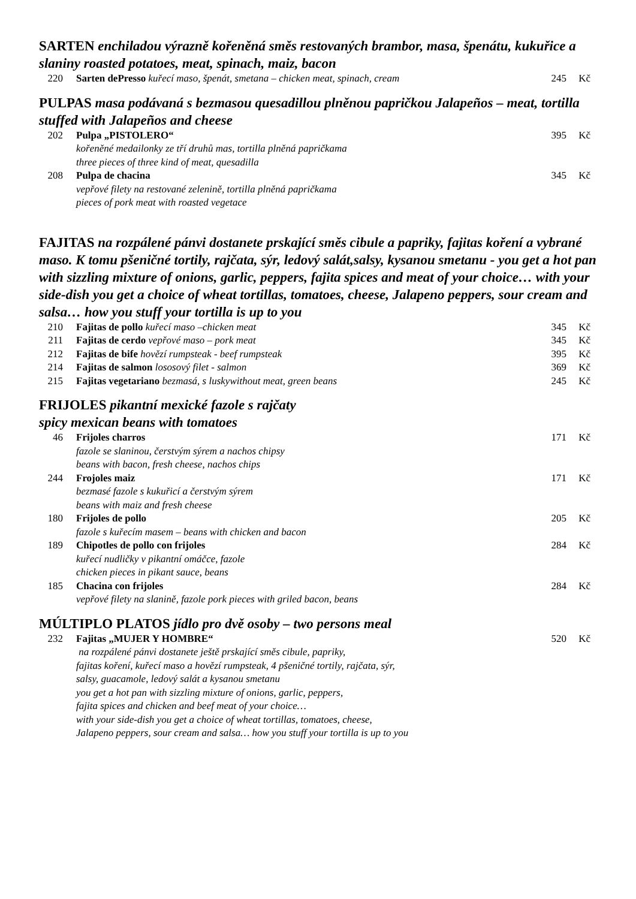SARTEN enchiladou výrazně kořeněná směs restovaných brambor, masa, špenátu, kukuřice a slaniny roasted potatoes, meat, spinach, maiz, bacon
| 220 | Sarten dePresso kuřecí maso, špenát, smetana – chicken meat, spinach, cream | 245 | Kč |
PULPAS masa podávaná s bezmasou quesadillou plněnou papričkou Jalapeños – meat, tortilla stuffed with Jalapeños and cheese
| 202 | Pulpa „PISTOLERO“ kořeněné medailonky ze tří druhů mas, tortilla plněná papričkama three pieces of three kind of meat, quesadilla | 395 | Kč |
| 208 | Pulpa de chacina vepřové filety na restované zelenině, tortilla plněná papričkama pieces of pork meat with roasted vegetace | 345 | Kč |
FAJITAS na rozpálené pánvi dostanete prskající směs cibule a papriky, fajitas koření a vybrané maso. K tomu pšeničné tortily, rajčata, sýr, ledový salát,salsy, kysanou smetanu - you get a hot pan with sizzling mixture of onions, garlic, peppers, fajita spices and meat of your choice… with your side-dish you get a choice of wheat tortillas, tomatoes, cheese, Jalapeno peppers, sour cream and salsa… how you stuff your tortilla is up to you
| 210 | Fajitas de pollo kuřecí maso –chicken meat | 345 | Kč |
| 211 | Fajitas de cerdo vepřové maso – pork meat | 345 | Kč |
| 212 | Fajitas de bife hovězí rumpsteak - beef rumpsteak | 395 | Kč |
| 214 | Fajitas de salmon lososový filet - salmon | 369 | Kč |
| 215 | Fajitas vegetariano bezmasá, s luskywithout meat, green beans | 245 | Kč |
FRIJOLES pikantní mexické fazole s rajčaty
spicy mexican beans with tomatoes
| 46 | Frijoles charros fazole se slaninou, čerstvým sýrem a nachos chipsy beans with bacon, fresh cheese, nachos chips | 171 | Kč |
| 244 | Frojoles maiz bezmasé fazole s kukuřicí a čerstvým sýrem beans with maiz and fresh cheese | 171 | Kč |
| 180 | Frijoles de pollo fazole s kuřecím masem – beans with chicken and bacon | 205 | Kč |
| 189 | Chipotles de pollo con frijoles kuřecí nudličky v pikantní omáčce, fazole chicken pieces in pikant sauce, beans | 284 | Kč |
| 185 | Chacina con frijoles vepřové filety na slanině, fazole pork pieces with griled bacon, beans | 284 | Kč |
MÚLTIPLO PLATOS jídlo pro dvě osoby – two persons meal
| 232 | Fajitas „MUJER Y HOMBRE“ na rozpálené pánvi dostanete ještě prskající směs cibule, papriky, fajitas koření, kuřecí maso a hovězí rumpsteak, 4 pšeničné tortily, rajčata, sýr, salsy, guacamole, ledový salát a kysanou smetanu you get a hot pan with sizzling mixture of onions, garlic, peppers, fajita spices and chicken and beef meat of your choice… with your side-dish you get a choice of wheat tortillas, tomatoes, cheese, Jalapeno peppers, sour cream and salsa… how you stuff your tortilla is up to you | 520 | Kč |